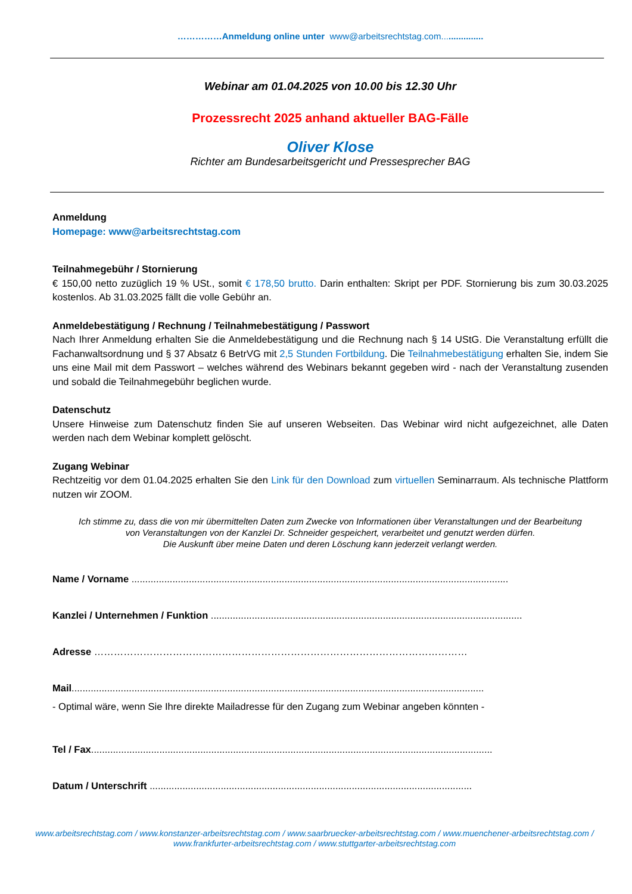……………Anmeldung online unter www@arbeitsrechtstag.com.................
Webinar am 01.04.2025 von 10.00 bis 12.30 Uhr
Prozessrecht 2025 anhand aktueller BAG-Fälle
Oliver Klose
Richter am Bundesarbeitsgericht und Pressesprecher BAG
Anmeldung
Homepage: www@arbeitsrechtstag.com
Teilnahmegebühr / Stornierung
€ 150,00 netto zuzüglich 19 % USt., somit € 178,50 brutto. Darin enthalten: Skript per PDF. Stornierung bis zum 30.03.2025 kostenlos. Ab 31.03.2025 fällt die volle Gebühr an.
Anmeldebestätigung / Rechnung / Teilnahmebestätigung / Passwort
Nach Ihrer Anmeldung erhalten Sie die Anmeldebestätigung und die Rechnung nach § 14 UStG. Die Veranstaltung erfüllt die Fachanwaltsordnung und § 37 Absatz 6 BetrVG mit 2,5 Stunden Fortbildung. Die Teilnahmebestätigung erhalten Sie, indem Sie uns eine Mail mit dem Passwort – welches während des Webinars bekannt gegeben wird - nach der Veranstaltung zusenden und sobald die Teilnahmegebühr beglichen wurde.
Datenschutz
Unsere Hinweise zum Datenschutz finden Sie auf unseren Webseiten. Das Webinar wird nicht aufgezeichnet, alle Daten werden nach dem Webinar komplett gelöscht.
Zugang Webinar
Rechtzeitig vor dem 01.04.2025 erhalten Sie den Link für den Download zum virtuellen Seminarraum. Als technische Plattform nutzen wir ZOOM.
Ich stimme zu, dass die von mir übermittelten Daten zum Zwecke von Informationen über Veranstaltungen und der Bearbeitung
von Veranstaltungen von der Kanzlei Dr. Schneider gespeichert, verarbeitet und genutzt werden dürfen.
Die Auskunft über meine Daten und deren Löschung kann jederzeit verlangt werden.
Name / Vorname ..........................................................................................................................................
Kanzlei / Unternehmen / Funktion ..................................................................................................................
Adresse ……………………………………………………………………………………………………
Mail.......................................................................................................................................................
- Optimal wäre, wenn Sie Ihre direkte Mailadresse für den Zugang zum Webinar angeben könnten -
Tel / Fax...................................................................................................................................................
Datum / Unterschrift ......................................................................................................................
www.arbeitsrechtstag.com / www.konstanzer-arbeitsrechtstag.com / www.saarbruecker-arbeitsrechtstag.com / www.muenchener-arbeitsrechtstag.com /
www.frankfurter-arbeitsrechtstag.com / www.stuttgarter-arbeitsrechtstag.com